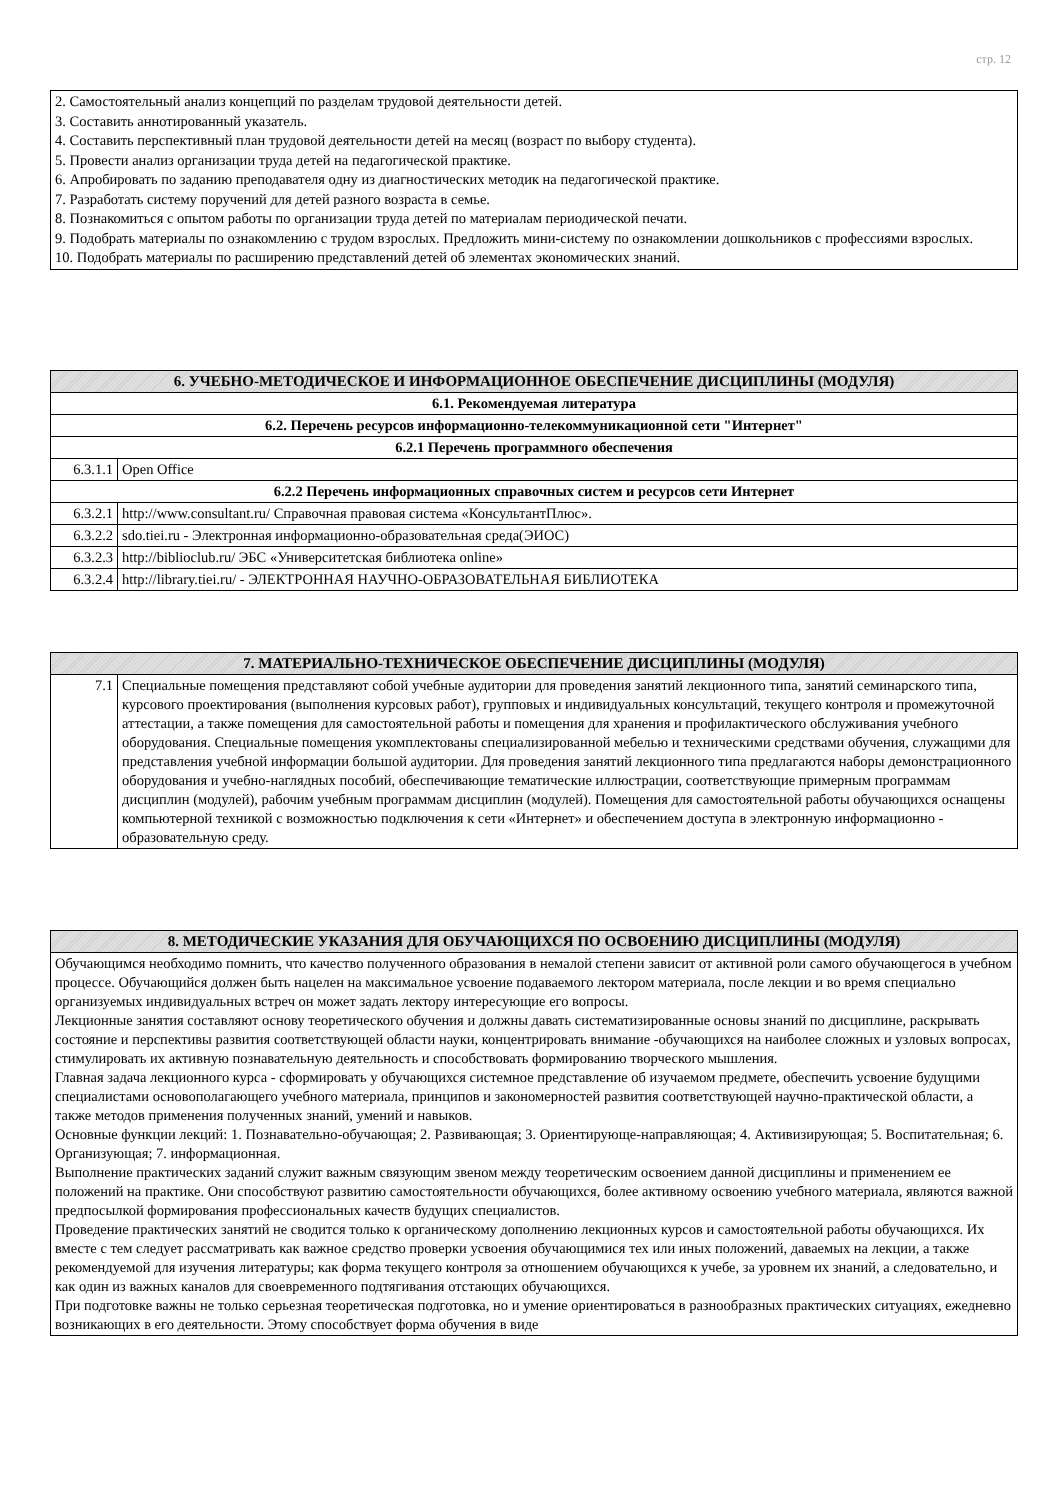стр. 12
2. Самостоятельный анализ концепций по разделам трудовой деятельности детей.
3. Составить аннотированный указатель.
4. Составить перспективный план трудовой деятельности детей на месяц (возраст по выбору студента).
5. Провести анализ организации труда детей на педагогической практике.
6. Апробировать по заданию преподавателя одну из диагностических методик на педагогической практике.
7. Разработать систему поручений для детей разного возраста в семье.
8. Познакомиться с опытом работы по организации труда детей по материалам периодической печати.
9. Подобрать материалы по ознакомлению с трудом взрослых. Предложить мини-систему по ознакомлении дошкольников с профессиями взрослых.
10. Подобрать материалы по расширению представлений детей об элементах экономических знаний.
| 6. УЧЕБНО-МЕТОДИЧЕСКОЕ И ИНФОРМАЦИОННОЕ ОБЕСПЕЧЕНИЕ ДИСЦИПЛИНЫ (МОДУЛЯ) | |
| --- | --- |
| 6.1. Рекомендуемая литература | |
| 6.2. Перечень ресурсов информационно-телекоммуникационной сети "Интернет" | |
| 6.2.1 Перечень программного обеспечения | |
| 6.3.1.1 | Open Office |
| 6.2.2 Перечень информационных справочных систем и ресурсов сети Интернет | |
| 6.3.2.1 | http://www.consultant.ru/ Справочная правовая система «КонсультантПлюс». |
| 6.3.2.2 | sdo.tiei.ru - Электронная информационно-образовательная среда(ЭИОС) |
| 6.3.2.3 | http://biblioclub.ru/ ЭБС «Университетская библиотека online» |
| 6.3.2.4 | http://library.tiei.ru/ - ЭЛЕКТРОННАЯ НАУЧНО-ОБРАЗОВАТЕЛЬНАЯ БИБЛИОТЕКА |
| 7. МАТЕРИАЛЬНО-ТЕХНИЧЕСКОЕ ОБЕСПЕЧЕНИЕ ДИСЦИПЛИНЫ (МОДУЛЯ) | |
| --- | --- |
| 7.1 | Специальные помещения представляют собой учебные аудитории для проведения занятий лекционного типа, занятий семинарского типа, курсового проектирования (выполнения курсовых работ), групповых и индивидуальных консультаций, текущего контроля и промежуточной аттестации, а также помещения для самостоятельной работы и помещения для хранения и профилактического обслуживания учебного оборудования. Специальные помещения укомплектованы специализированной мебелью и техническими средствами обучения, служащими для представления учебной информации большой аудитории. Для проведения занятий лекционного типа предлагаются наборы демонстрационного оборудования и учебно-наглядных пособий, обеспечивающие тематические иллюстрации, соответствующие примерным программам дисциплин (модулей), рабочим учебным программам дисциплин (модулей). Помещения для самостоятельной работы обучающихся оснащены компьютерной техникой с возможностью подключения к сети «Интернет» и обеспечением доступа в электронную информационно - образовательную среду. |
| 8. МЕТОДИЧЕСКИЕ УКАЗАНИЯ ДЛЯ ОБУЧАЮЩИХСЯ ПО ОСВОЕНИЮ ДИСЦИПЛИНЫ (МОДУЛЯ) |
| --- |
| Обучающимся необходимо помнить, что качество полученного образования в немалой степени зависит от активной роли самого обучающегося в учебном процессе. Обучающийся должен быть нацелен на максимальное усвоение подаваемого лектором материала, после лекции и во время специально организуемых индивидуальных встреч он может задать лектору интересующие его вопросы. Лекционные занятия составляют основу теоретического обучения и должны давать систематизированные основы знаний по дисциплине, раскрывать состояние и перспективы развития соответствующей области науки, концентрировать внимание -обучающихся на наиболее сложных и узловых вопросах, стимулировать их активную познавательную деятельность и способствовать формированию творческого мышления. Главная задача лекционного курса - сформировать у обучающихся системное представление об изучаемом предмете, обеспечить усвоение будущими специалистами основополагающего учебного материала, принципов и закономерностей развития соответствующей научно-практической области, а также методов применения полученных знаний, умений и навыков. Основные функции лекций: 1. Познавательно-обучающая; 2. Развивающая; 3. Ориентирующе-направляющая; 4. Активизирующая; 5. Воспитательная; 6. Организующая; 7. информационная. Выполнение практических заданий служит важным связующим звеном между теоретическим освоением данной дисциплины и применением ее положений на практике. Они способствуют развитию самостоятельности обучающихся, более активному освоению учебного материала, являются важной предпосылкой формирования профессиональных качеств будущих специалистов. Проведение практических занятий не сводится только к органическому дополнению лекционных курсов и самостоятельной работы обучающихся. Их вместе с тем следует рассматривать как важное средство проверки усвоения обучающимися тех или иных положений, даваемых на лекции, а также рекомендуемой для изучения литературы; как форма текущего контроля за отношением обучающихся к учебе, за уровнем их знаний, а следовательно, и как один из важных каналов для своевременного подтягивания отстающих обучающихся. При подготовке важны не только серьезная теоретическая подготовка, но и умение ориентироваться в разнообразных практических ситуациях, ежедневно возникающих в его деятельности. Этому способствует форма обучения в виде |